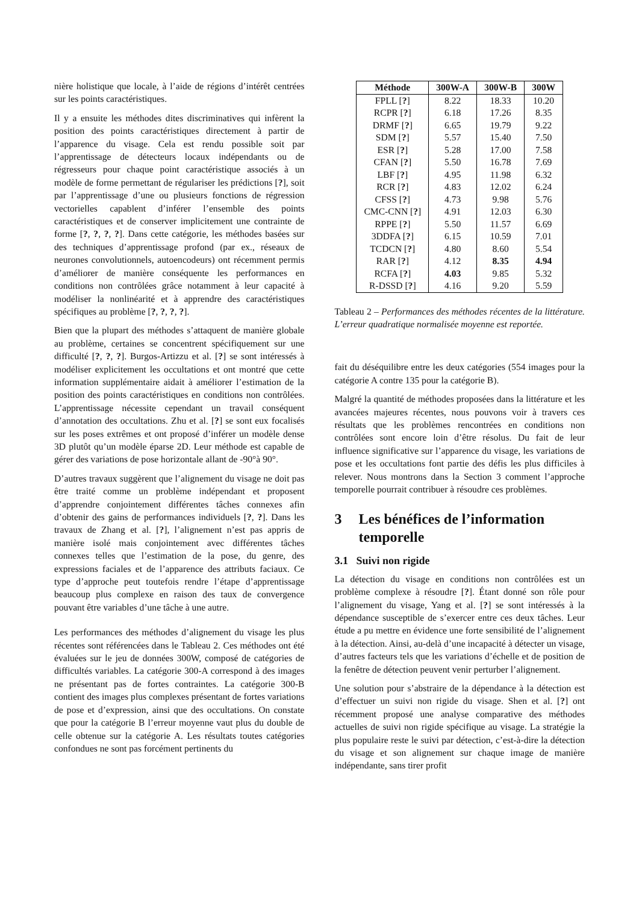nière holistique que locale, à l’aide de régions d’intérêt centrées sur les points caractéristiques.
Il y a ensuite les méthodes dites discriminatives qui infèrent la position des points caractéristiques directement à partir de l’apparence du visage. Cela est rendu possible soit par l’apprentissage de détecteurs locaux indépendants ou de régresseurs pour chaque point caractéristique associés à un modèle de forme permettant de régulariser les prédictions [?], soit par l’apprentissage d’une ou plusieurs fonctions de régression vectorielles capablent d’inférer l’ensemble des points caractéristiques et de conserver implicitement une contrainte de forme [?, ?, ?, ?]. Dans cette catégorie, les méthodes basées sur des techniques d’apprentissage profond (par ex., réseaux de neurones convolutionnels, autoencodeurs) ont récemment permis d’améliorer de manière conséquente les performances en conditions non contrôlées grâce notamment à leur capacité à modéliser la nonlinéarité et à apprendre des caractéristiques spécifiques au problème [?, ?, ?, ?].
Bien que la plupart des méthodes s’attaquent de manière globale au problème, certaines se concentrent spécifiquement sur une difficulté [?, ?, ?]. Burgos-Artizzu et al. [?] se sont intéressés à modéliser explicitement les occultations et ont montré que cette information supplémentaire aidait à améliorer l’estimation de la position des points caractéristiques en conditions non contrôlées. L’apprentissage nécessite cependant un travail conséquent d’annotation des occultations. Zhu et al. [?] se sont eux focalisés sur les poses extrêmes et ont proposé d’inférer un modèle dense 3D plutôt qu’un modèle éparse 2D. Leur méthode est capable de gérer des variations de pose horizontale allant de -90°à 90°.
D’autres travaux suggèrent que l’alignement du visage ne doit pas être traité comme un problème indépendant et proposent d’apprendre conjointement différentes tâches connexes afin d’obtenir des gains de performances individuels [?, ?]. Dans les travaux de Zhang et al. [?], l’alignement n’est pas appris de manière isolé mais conjointement avec différentes tâches connexes telles que l’estimation de la pose, du genre, des expressions faciales et de l’apparence des attributs faciaux. Ce type d’approche peut toutefois rendre l’étape d’apprentissage beaucoup plus complexe en raison des taux de convergence pouvant être variables d’une tâche à une autre.
Les performances des méthodes d’alignement du visage les plus récentes sont référencées dans le Tableau 2. Ces méthodes ont été évaluées sur le jeu de données 300W, composé de catégories de difficultés variables. La catégorie 300-A correspond à des images ne présentant pas de fortes contraintes. La catégorie 300-B contient des images plus complexes présentant de fortes variations de pose et d’expression, ainsi que des occultations. On constate que pour la catégorie B l’erreur moyenne vaut plus du double de celle obtenue sur la catégorie A. Les résultats toutes catégories confondues ne sont pas forcément pertinents du
| Méthode | 300W-A | 300W-B | 300W |
| --- | --- | --- | --- |
| FPLL [ ? ] | 8.22 | 18.33 | 10.20 |
| RCPR [ ? ] | 6.18 | 17.26 | 8.35 |
| DRMF [ ? ] | 6.65 | 19.79 | 9.22 |
| SDM [ ? ] | 5.57 | 15.40 | 7.50 |
| ESR [ ? ] | 5.28 | 17.00 | 7.58 |
| CFAN [ ? ] | 5.50 | 16.78 | 7.69 |
| LBF [ ? ] | 4.95 | 11.98 | 6.32 |
| RCR [ ? ] | 4.83 | 12.02 | 6.24 |
| CFSS [ ? ] | 4.73 | 9.98 | 5.76 |
| CMC-CNN [ ? ] | 4.91 | 12.03 | 6.30 |
| RPPE [ ? ] | 5.50 | 11.57 | 6.69 |
| 3DDFA [ ? ] | 6.15 | 10.59 | 7.01 |
| TCDCN [ ? ] | 4.80 | 8.60 | 5.54 |
| RAR [ ? ] | 4.12 | 8.35 | 4.94 |
| RCFA [ ? ] | 4.03 | 9.85 | 5.32 |
| R-DSSD [ ? ] | 4.16 | 9.20 | 5.59 |
Tableau 2 – Performances des méthodes récentes de la littérature. L’erreur quadratique normalisée moyenne est reportée.
fait du déséquilibre entre les deux catégories (554 images pour la catégorie A contre 135 pour la catégorie B).
Malgré la quantité de méthodes proposées dans la littérature et les avancées majeures récentes, nous pouvons voir à travers ces résultats que les problèmes rencontrées en conditions non contrôlées sont encore loin d’être résolus. Du fait de leur influence significative sur l’apparence du visage, les variations de pose et les occultations font partie des défis les plus difficiles à relever. Nous montrons dans la Section 3 comment l’approche temporelle pourrait contribuer à résoudre ces problèmes.
3 Les bénéfices de l’information temporelle
3.1 Suivi non rigide
La détection du visage en conditions non contrôlées est un problème complexe à résoudre [?]. Étant donné son rôle pour l’alignement du visage, Yang et al. [?] se sont intéressés à la dépendance susceptible de s’exercer entre ces deux tâches. Leur étude a pu mettre en évidence une forte sensibilité de l’alignement à la détection. Ainsi, au-delà d’une incapacité à détecter un visage, d’autres facteurs tels que les variations d’échelle et de position de la fenêtre de détection peuvent venir perturber l’alignement.
Une solution pour s’abstraire de la dépendance à la détection est d’effectuer un suivi non rigide du visage. Shen et al. [?] ont récemment proposé une analyse comparative des méthodes actuelles de suivi non rigide spécifique au visage. La stratégie la plus populaire reste le suivi par détection, c’est-à-dire la détection du visage et son alignement sur chaque image de manière indépendante, sans tirer profit